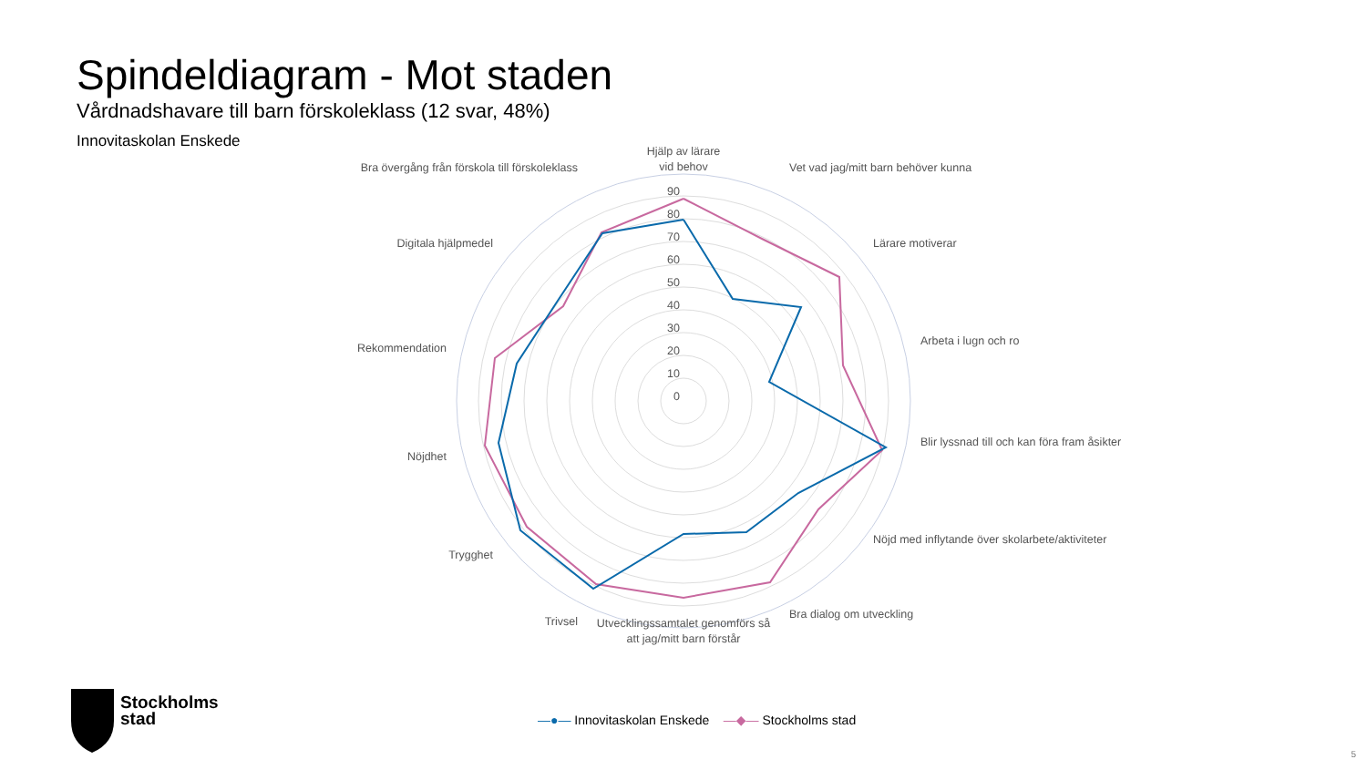Spindeldiagram - Mot staden
Vårdnadshavare till barn förskoleklass (12 svar, 48%)
Innovitaskolan Enskede
Hjälp av lärare
vid behov
Vet vad jag/mitt barn behöver kunna
Lärare motiverar
Arbeta i lugn och ro
Blir lyssnad till och kan föra fram åsikter
Nöjd med inflytande över skolarbete/aktiviteter
Bra dialog om utveckling
Utvecklingssamtalet genomförs så
att jag/mitt barn förstår
Trivsel
Trygghet
Nöjdhet
Rekommendation
Digitala hjälpmedel
Bra övergång från förskola till förskoleklass
90
80
70
60
50
40
30
20
10
0
Stockholms
stad
—●— Innovitaskolan Enskede —◆— Stockholms stad
5